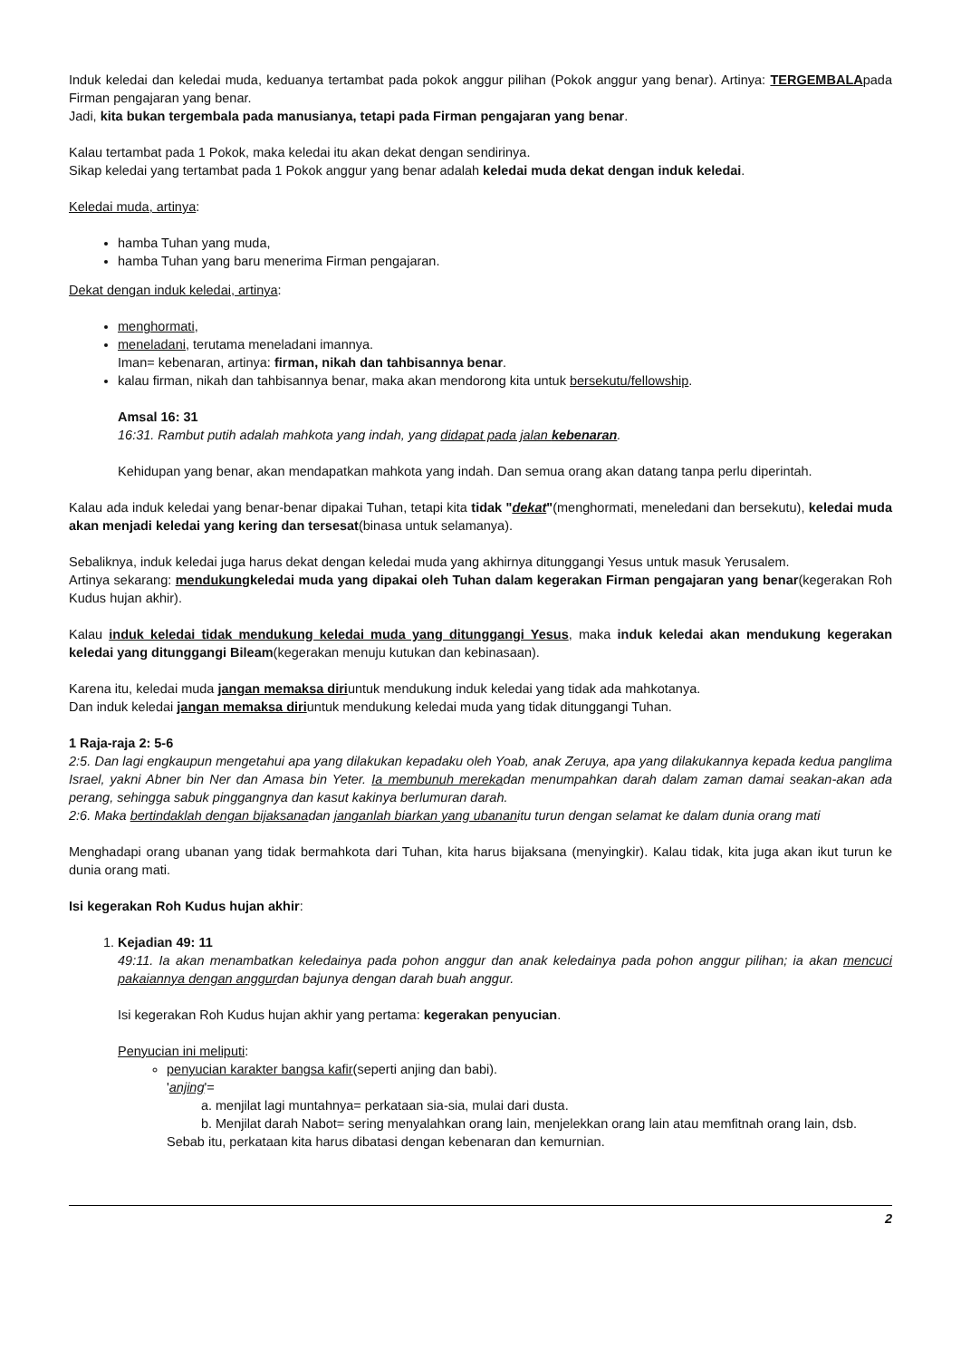Induk keledai dan keledai muda, keduanya tertambat pada pokok anggur pilihan (Pokok anggur yang benar). Artinya: TERGEMBALApada Firman pengajaran yang benar.
Jadi, kita bukan tergembala pada manusianya, tetapi pada Firman pengajaran yang benar.
Kalau tertambat pada 1 Pokok, maka keledai itu akan dekat dengan sendirinya.
Sikap keledai yang tertambat pada 1 Pokok anggur yang benar adalah keledai muda dekat dengan induk keledai.
Keledai muda, artinya:
hamba Tuhan yang muda,
hamba Tuhan yang baru menerima Firman pengajaran.
Dekat dengan induk keledai, artinya:
menghormati,
meneladani, terutama meneladani imannya.
Iman= kebenaran, artinya: firman, nikah dan tahbisannya benar.
kalau firman, nikah dan tahbisannya benar, maka akan mendorong kita untuk bersekutu/fellowship.
Amsal 16: 31
16:31. Rambut putih adalah mahkota yang indah, yang didapat pada jalan kebenaran.
Kehidupan yang benar, akan mendapatkan mahkota yang indah. Dan semua orang akan datang tanpa perlu diperintah.
Kalau ada induk keledai yang benar-benar dipakai Tuhan, tetapi kita tidak "dekat"(menghormati, meneledani dan bersekutu), keledai muda akan menjadi keledai yang kering dan tersesat(binasa untuk selamanya).
Sebaliknya, induk keledai juga harus dekat dengan keledai muda yang akhirnya ditunggangi Yesus untuk masuk Yerusalem.
Artinya sekarang: mendukungkeledai muda yang dipakai oleh Tuhan dalam kegerakan Firman pengajaran yang benar(kegerakan Roh Kudus hujan akhir).
Kalau induk keledai tidak mendukung keledai muda yang ditunggangi Yesus, maka induk keledai akan mendukung kegerakan keledai yang ditunggangi Bileam(kegerakan menuju kutukan dan kebinasaan).
Karena itu, keledai muda jangan memaksa diriuntuk mendukung induk keledai yang tidak ada mahkotanya.
Dan induk keledai jangan memaksa diriuntuk mendukung keledai muda yang tidak ditunggangi Tuhan.
1 Raja-raja 2: 5-6
2:5. Dan lagi engkaupun mengetahui apa yang dilakukan kepadaku oleh Yoab, anak Zeruya, apa yang dilakukannya kepada kedua panglima Israel, yakni Abner bin Ner dan Amasa bin Yeter. Ia membunuh merekadan menumpahkan darah dalam zaman damai seakan-akan ada perang, sehingga sabuk pinggangnya dan kasut kakinya berlumuran darah.
2:6. Maka bertindaklah dengan bijaksanadan janganlah biarkan yang ubananitu turun dengan selamat ke dalam dunia orang mati
Menghadapi orang ubanan yang tidak bermahkota dari Tuhan, kita harus bijaksana (menyingkir). Kalau tidak, kita juga akan ikut turun ke dunia orang mati.
Isi kegerakan Roh Kudus hujan akhir:
1. Kejadian 49: 11
49:11. Ia akan menambatkan keledainya pada pohon anggur dan anak keledainya pada pohon anggur pilihan; ia akan mencuci pakaiannya dengan anggurdan bajunya dengan darah buah anggur.
Isi kegerakan Roh Kudus hujan akhir yang pertama: kegerakan penyucian.
Penyucian ini meliputi:
penyucian karakter bangsa kafir(seperti anjing dan babi).
'anjing'=
a. menjilat lagi muntahnya= perkataan sia-sia, mulai dari dusta.
b. Menjilat darah Nabot= sering menyalahkan orang lain, menjelekkan orang lain atau memfitnah orang lain, dsb.
Sebab itu, perkataan kita harus dibatasi dengan kebenaran dan kemurnian.
2